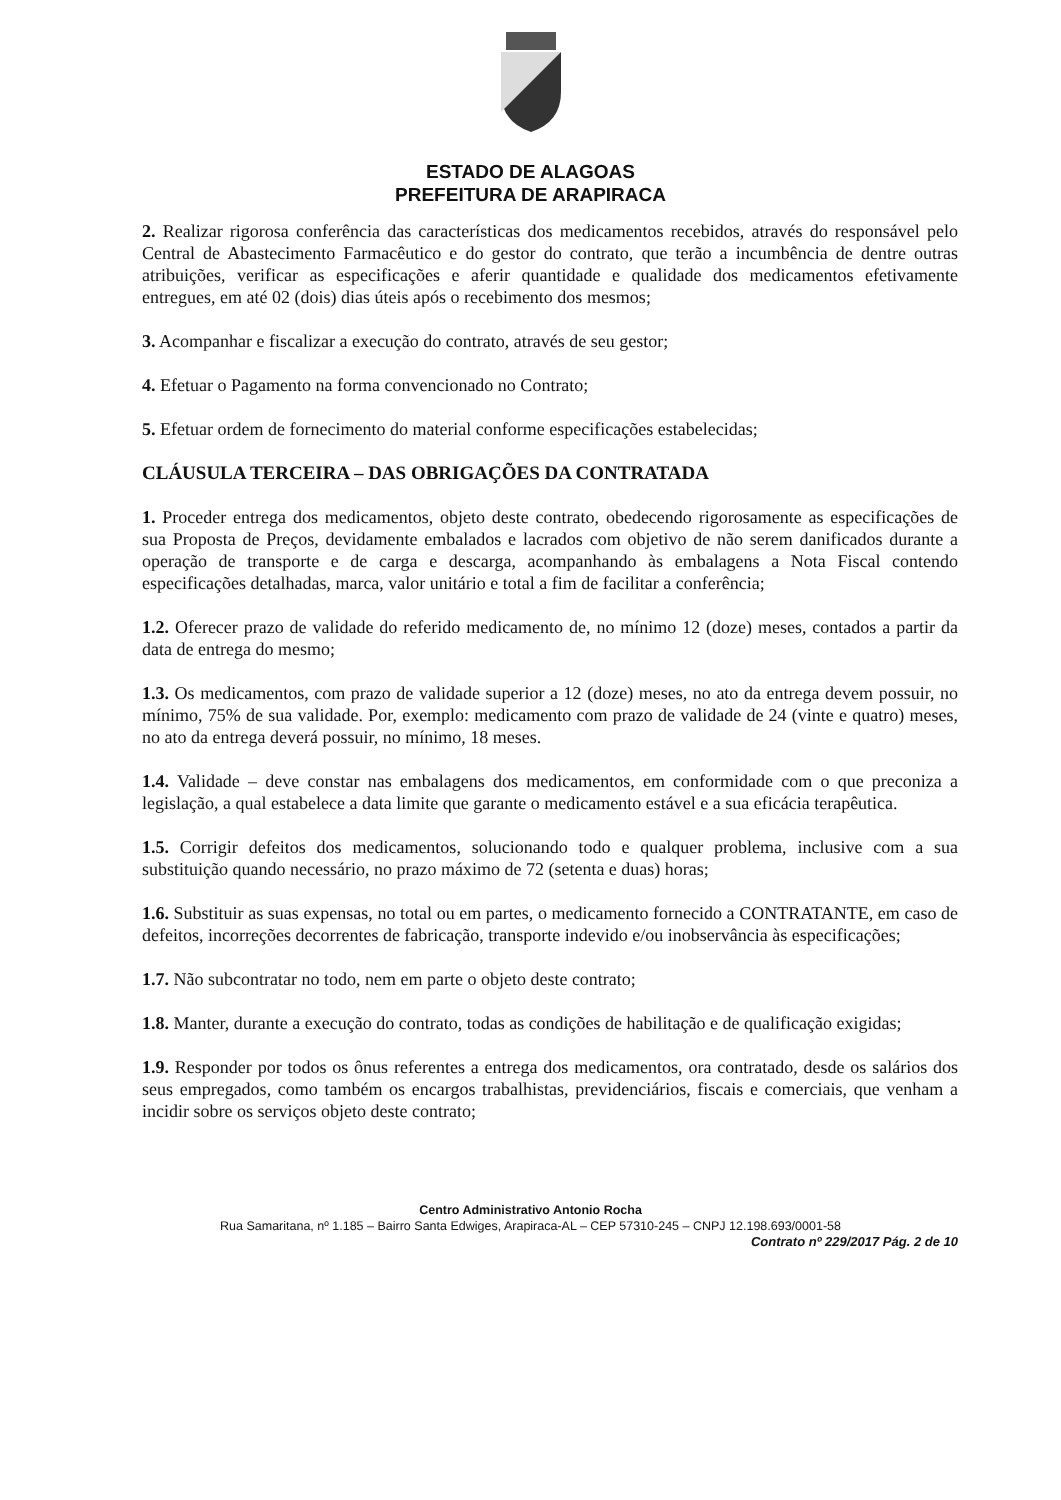ESTADO DE ALAGOAS
PREFEITURA DE ARAPIRACA
2. Realizar rigorosa conferência das características dos medicamentos recebidos, através do responsável pelo Central de Abastecimento Farmacêutico e do gestor do contrato, que terão a incumbência de dentre outras atribuições, verificar as especificações e aferir quantidade e qualidade dos medicamentos efetivamente entregues, em até 02 (dois) dias úteis após o recebimento dos mesmos;
3. Acompanhar e fiscalizar a execução do contrato, através de seu gestor;
4. Efetuar o Pagamento na forma convencionado no Contrato;
5. Efetuar ordem de fornecimento do material conforme especificações estabelecidas;
CLÁUSULA TERCEIRA – DAS OBRIGAÇÕES DA CONTRATADA
1. Proceder entrega dos medicamentos, objeto deste contrato, obedecendo rigorosamente as especificações de sua Proposta de Preços, devidamente embalados e lacrados com objetivo de não serem danificados durante a operação de transporte e de carga e descarga, acompanhando às embalagens a Nota Fiscal contendo especificações detalhadas, marca, valor unitário e total a fim de facilitar a conferência;
1.2. Oferecer prazo de validade do referido medicamento de, no mínimo 12 (doze) meses, contados a partir da data de entrega do mesmo;
1.3. Os medicamentos, com prazo de validade superior a 12 (doze) meses, no ato da entrega devem possuir, no mínimo, 75% de sua validade. Por, exemplo: medicamento com prazo de validade de 24 (vinte e quatro) meses, no ato da entrega deverá possuir, no mínimo, 18 meses.
1.4. Validade – deve constar nas embalagens dos medicamentos, em conformidade com o que preconiza a legislação, a qual estabelece a data limite que garante o medicamento estável e a sua eficácia terapêutica.
1.5. Corrigir defeitos dos medicamentos, solucionando todo e qualquer problema, inclusive com a sua substituição quando necessário, no prazo máximo de 72 (setenta e duas) horas;
1.6. Substituir as suas expensas, no total ou em partes, o medicamento fornecido a CONTRATANTE, em caso de defeitos, incorreções decorrentes de fabricação, transporte indevido e/ou inobservância às especificações;
1.7. Não subcontratar no todo, nem em parte o objeto deste contrato;
1.8. Manter, durante a execução do contrato, todas as condições de habilitação e de qualificação exigidas;
1.9. Responder por todos os ônus referentes a entrega dos medicamentos, ora contratado, desde os salários dos seus empregados, como também os encargos trabalhistas, previdenciários, fiscais e comerciais, que venham a incidir sobre os serviços objeto deste contrato;
Centro Administrativo Antonio Rocha
Rua Samaritana, nº 1.185 – Bairro Santa Edwiges, Arapiraca-AL – CEP 57310-245 – CNPJ 12.198.693/0001-58
Contrato nº 229/2017 Pág. 2 de 10